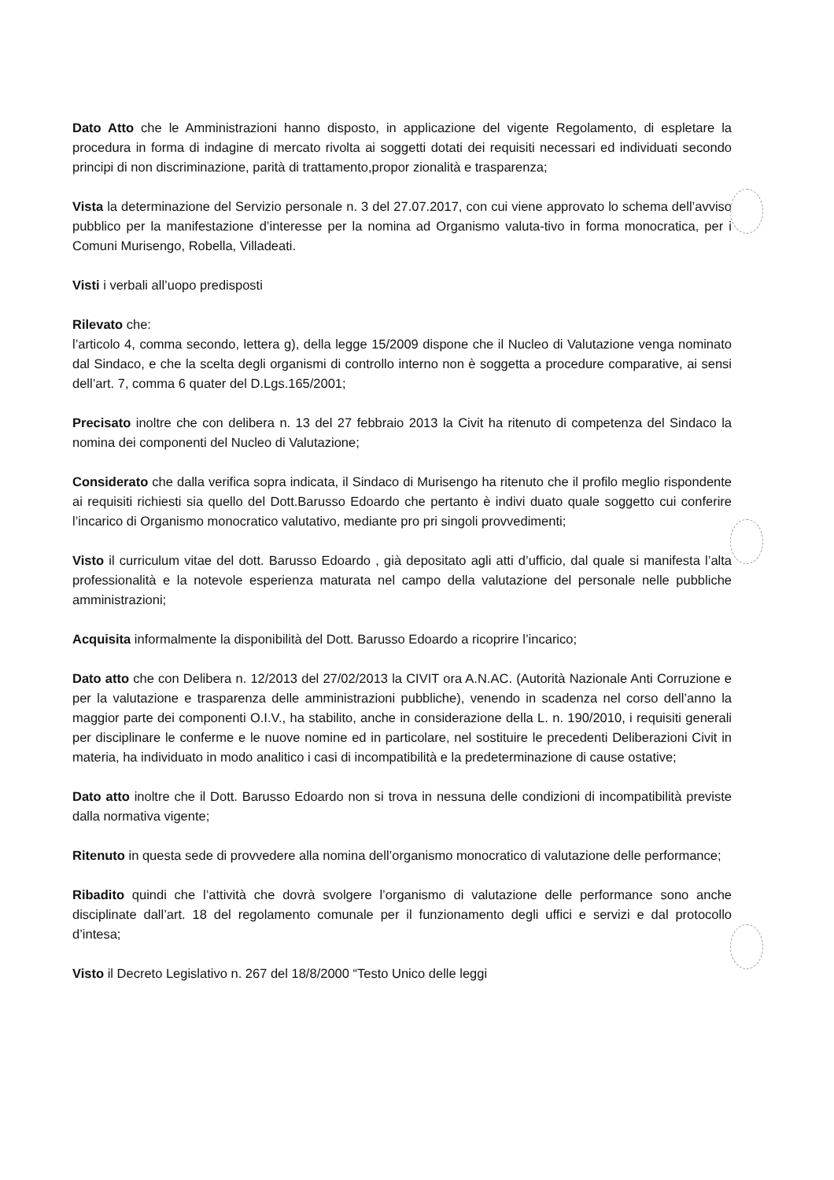Dato Atto che le Amministrazioni hanno disposto, in applicazione del vigente Regolamento, di espletare la procedura in forma di indagine di mercato rivolta ai soggetti dotati dei requisiti necessari ed individuati secondo principi di non discriminazione, parità di trattamento,propor zionalità e trasparenza;
Vista la determinazione del Servizio personale n. 3 del 27.07.2017, con cui viene approvato lo schema dell’avviso pubblico per la manifestazione d’interesse per la nomina ad Organismo valuta-tivo in forma monocratica, per i Comuni Murisengo, Robella, Villadeati.
Visti i verbali all’uopo predisposti
Rilevato che:
l’articolo 4, comma secondo, lettera g), della legge 15/2009 dispone che il Nucleo di Valutazione venga nominato dal Sindaco, e che la scelta degli organismi di controllo interno non è soggetta a procedure comparative, ai sensi dell’art. 7, comma 6 quater del D.Lgs.165/2001;
Precisato inoltre che con delibera n. 13 del 27 febbraio 2013 la Civit ha ritenuto di competenza del Sindaco la nomina dei componenti del Nucleo di Valutazione;
Considerato che dalla verifica sopra indicata, il Sindaco di Murisengo ha ritenuto che il profilo meglio rispondente ai requisiti richiesti sia quello del Dott.Barusso Edoardo che pertanto è indivi duato quale soggetto cui conferire l’incarico di Organismo monocratico valutativo, mediante pro pri singoli provvedimenti;
Visto il curriculum vitae del dott. Barusso Edoardo , già depositato agli atti d’ufficio, dal quale si manifesta l’alta professionalità e la notevole esperienza maturata nel campo della valutazione del personale nelle pubbliche amministrazioni;
Acquisita informalmente la disponibilità del Dott. Barusso Edoardo a ricoprire l’incarico;
Dato atto che con Delibera n. 12/2013 del 27/02/2013 la CIVIT ora A.N.AC. (Autorità Nazionale Anti Corruzione e per la valutazione e trasparenza delle amministrazioni pubbliche), venendo in scadenza nel corso dell’anno la maggior parte dei componenti O.I.V., ha stabilito, anche in considerazione della L. n. 190/2010, i requisiti generali per disciplinare le conferme e le nuove nomine ed in particolare, nel sostituire le precedenti Deliberazioni Civit in materia, ha individuato in modo analitico i casi di incompatibilità e la predeterminazione di cause ostative;
Dato atto inoltre che il Dott. Barusso Edoardo non si trova in nessuna delle condizioni di incompatibilità previste dalla normativa vigente;
Ritenuto in questa sede di provvedere alla nomina dell’organismo monocratico di valutazione delle performance;
Ribadito quindi che l’attività che dovrà svolgere l’organismo di valutazione delle performance sono anche disciplinate dall’art. 18 del regolamento comunale per il funzionamento degli uffici e servizi e dal protocollo d’intesa;
Visto il Decreto Legislativo n. 267 del 18/8/2000 “Testo Unico delle leggi